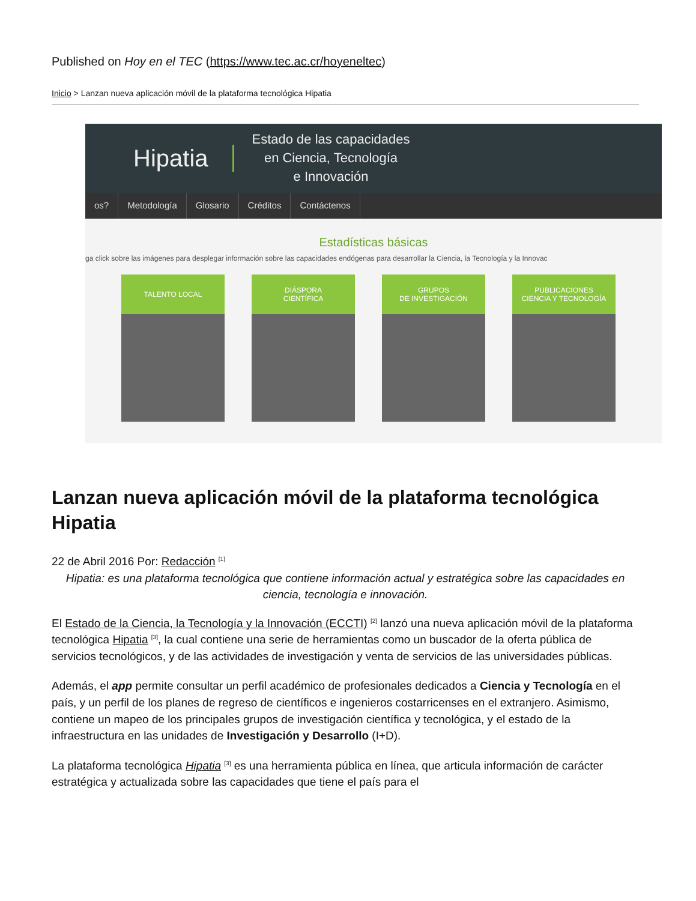Published on Hoy en el TEC (https://www.tec.ac.cr/hoyeneltec)
Inicio > Lanzan nueva aplicación móvil de la plataforma tecnológica Hipatia
Hipatia Estado de las capacidades
en Ciencia, Tecnología
e Innovación
os? Metodología Glosario Créditos Contáctenos
Estadísticas básicas
ga click sobre las imágenes para desplegar información sobre las capacidades endógenas para desarrollar la Ciencia, la Tecnología y la Innovac
TALENTO LOCAL DIÁSPORA
CIENTÍFICA
GRUPOS
DE INVESTIGACIÓN
PUBLICACIONES
CIENCIA Y TECNOLOGÍA
Lanzan nueva aplicación móvil de la plataforma tecnológica Hipatia
22 de Abril 2016 Por: Redacción <sup>[1]</sup>
Hipatia: es una plataforma tecnológica que contiene información actual y estratégica sobre las capacidades en ciencia, tecnología e innovación.
El Estado de la Ciencia, la Tecnología y la Innovación (ECCTI) <sup>[2]</sup> lanzó una nueva aplicación móvil de la plataforma tecnológica Hipatia <sup>[3]</sup>, la cual contiene una serie de herramientas como un buscador de la oferta pública de servicios tecnológicos, y de las actividades de investigación y venta de servicios de las universidades públicas.
Además, el app permite consultar un perfil académico de profesionales dedicados a Ciencia y Tecnología en el país, y un perfil de los planes de regreso de científicos e ingenieros costarricenses en el extranjero. Asimismo, contiene un mapeo de los principales grupos de investigación científica y tecnológica, y el estado de la infraestructura en las unidades de Investigación y Desarrollo (I+D).
La plataforma tecnológica Hipatia <sup>[3]</sup> es una herramienta pública en línea, que articula información de carácter estratégica y actualizada sobre las capacidades que tiene el país para el